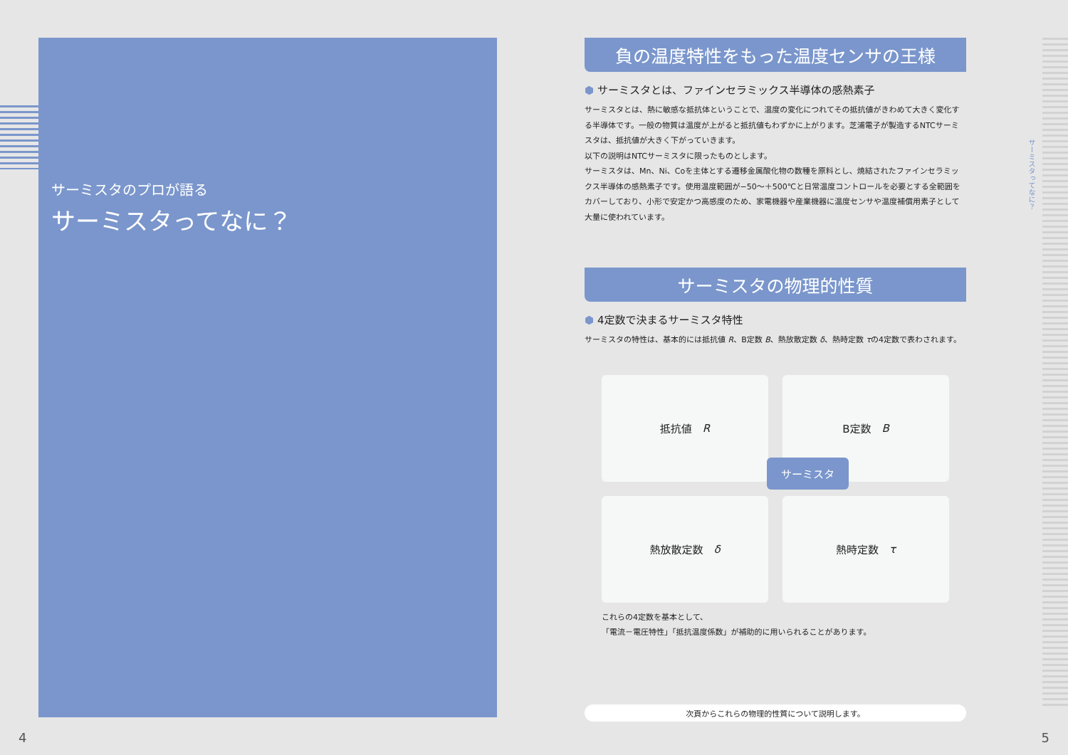サーミスタのプロが語る
サーミスタってなに？
負の温度特性をもった温度センサの王様
⬢ サーミスタとは、ファインセラミックス半導体の感熱素子
サーミスタとは、熱に敏感な抵抗体ということで、温度の変化につれてその抵抗値がきわめて大きく変化する半導体です。一般の物質は温度が上がると抵抗値もわずかに上がります。芝浦電子が製造するNTCサーミスタは、抵抗値が大きく下がっていきます。
以下の説明はNTCサーミスタに限ったものとします。
サーミスタは、Mn、Ni、Coを主体とする遷移金属酸化物の数種を原料とし、焼結されたファインセラミックス半導体の感熱素子です。使用温度範囲が−50〜＋500℃と日常温度コントロールを必要とする全範囲をカバーしており、小形で安定かつ高感度のため、家電機器や産業機器に温度センサや温度補償用素子として大量に使われています。
サーミスタの物理的性質
⬢ 4定数で決まるサーミスタ特性
サーミスタの特性は、基本的には抵抗値 R、B定数 B、熱放散定数 δ、熱時定数 τの4定数で表わされます。
抵抗値　R
B定数　B
熱放散定数　δ
熱時定数　τ
サーミスタ
これらの4定数を基本として、
「電流－電圧特性」「抵抗温度係数」が補助的に用いられることがあります。
次頁からこれらの物理的性質について説明します。
サーミスタってなに？
4 5